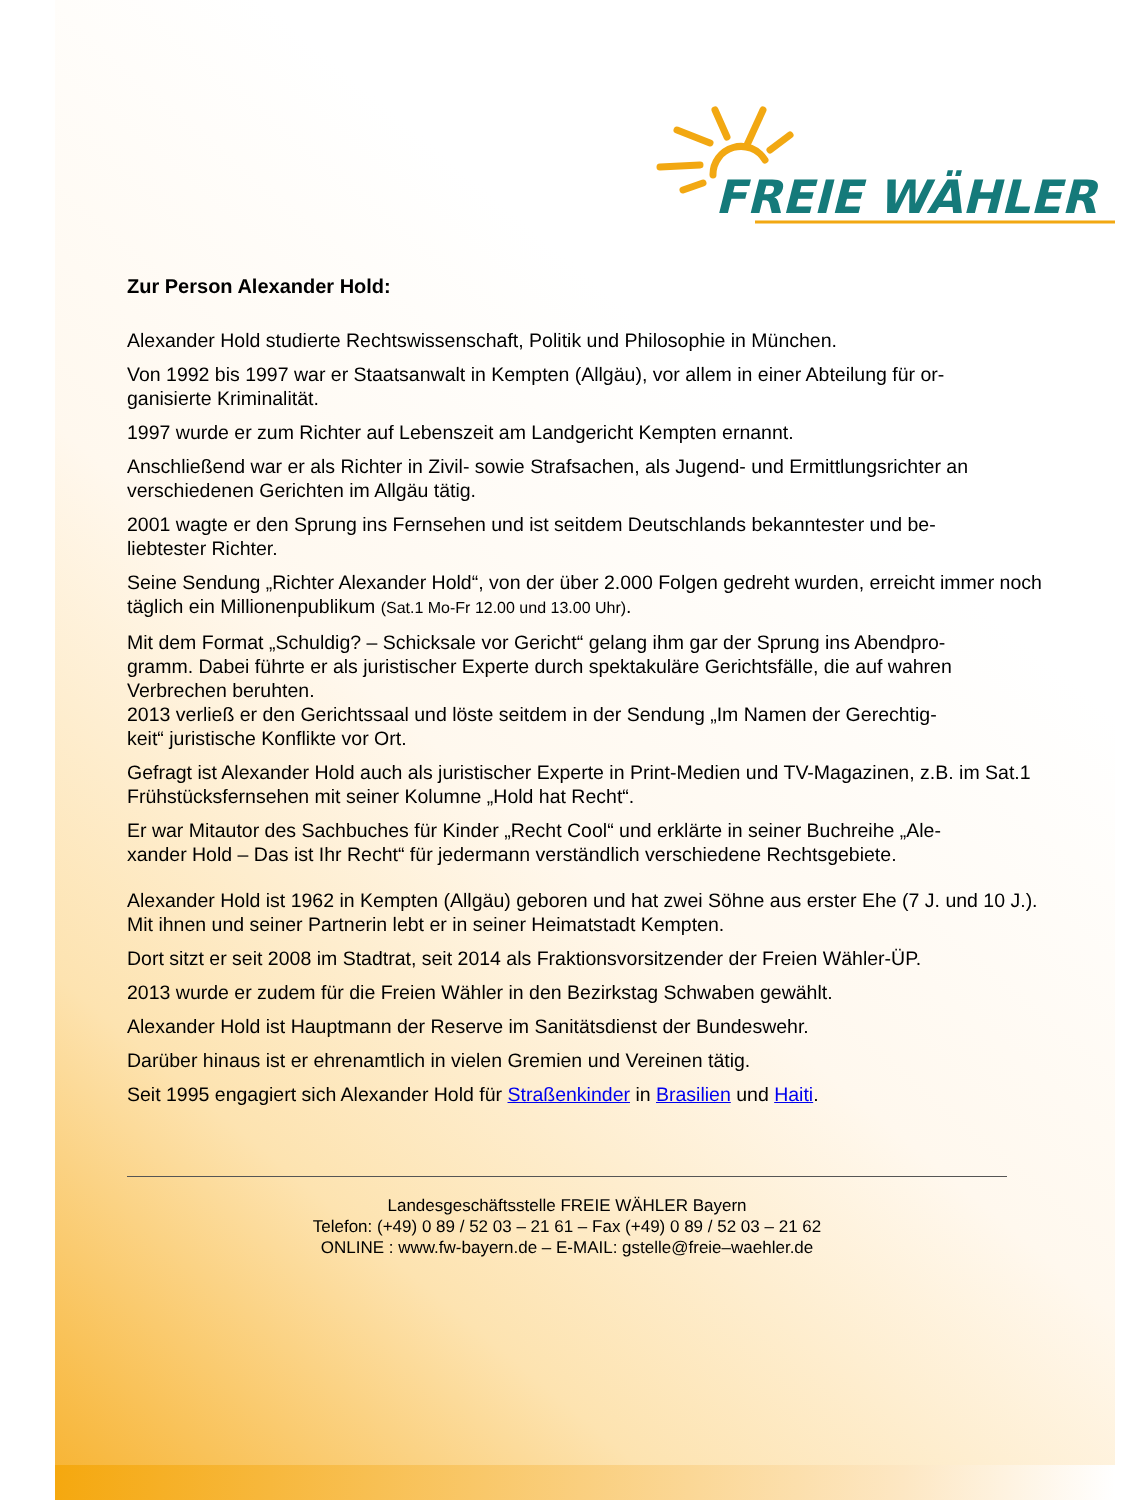FREIE WÄHLER
Zur Person Alexander Hold:
Alexander Hold studierte Rechtswissenschaft, Politik und Philosophie in München.
Von 1992 bis 1997 war er Staatsanwalt in Kempten (Allgäu), vor allem in einer Abteilung für or-
ganisierte Kriminalität.
1997 wurde er zum Richter auf Lebenszeit am Landgericht Kempten ernannt.
Anschließend war er als Richter in Zivil- sowie Strafsachen, als Jugend- und Ermittlungsrichter an verschiedenen Gerichten im Allgäu tätig.
2001 wagte er den Sprung ins Fernsehen und ist seitdem Deutschlands bekanntester und be-
liebtester Richter.
Seine Sendung „Richter Alexander Hold“, von der über 2.000 Folgen gedreht wurden, erreicht immer noch täglich ein Millionenpublikum (Sat.1 Mo-Fr 12.00 und 13.00 Uhr).
Mit dem Format „Schuldig? – Schicksale vor Gericht“ gelang ihm gar der Sprung ins Abendpro-
gramm. Dabei führte er als juristischer Experte durch spektakuläre Gerichtsfälle, die auf wahren Verbrechen beruhten.
2013 verließ er den Gerichtssaal und löste seitdem in der Sendung „Im Namen der Gerechtig-
keit“ juristische Konflikte vor Ort.
Gefragt ist Alexander Hold auch als juristischer Experte in Print-Medien und TV-Magazinen, z.B. im Sat.1 Frühstücksfernsehen mit seiner Kolumne „Hold hat Recht“.
Er war Mitautor des Sachbuches für Kinder „Recht Cool“ und erklärte in seiner Buchreihe „Ale-
xander Hold – Das ist Ihr Recht“ für jedermann verständlich verschiedene Rechtsgebiete.
Alexander Hold ist 1962 in Kempten (Allgäu) geboren und hat zwei Söhne aus erster Ehe (7 J. und 10 J.). Mit ihnen und seiner Partnerin lebt er in seiner Heimatstadt Kempten.
Dort sitzt er seit 2008 im Stadtrat, seit 2014 als Fraktionsvorsitzender der Freien Wähler-ÜP.
2013 wurde er zudem für die Freien Wähler in den Bezirkstag Schwaben gewählt.
Alexander Hold ist Hauptmann der Reserve im Sanitätsdienst der Bundeswehr.
Darüber hinaus ist er ehrenamtlich in vielen Gremien und Vereinen tätig.
Seit 1995 engagiert sich Alexander Hold für Straßenkinder in Brasilien und Haiti.
Landesgeschäftsstelle FREIE WÄHLER Bayern
Telefon: (+49) 0 89 / 52 03 – 21 61 – Fax (+49) 0 89 / 52 03 – 21 62
ONLINE : www.fw-bayern.de – E-MAIL: gstelle@freie–waehler.de